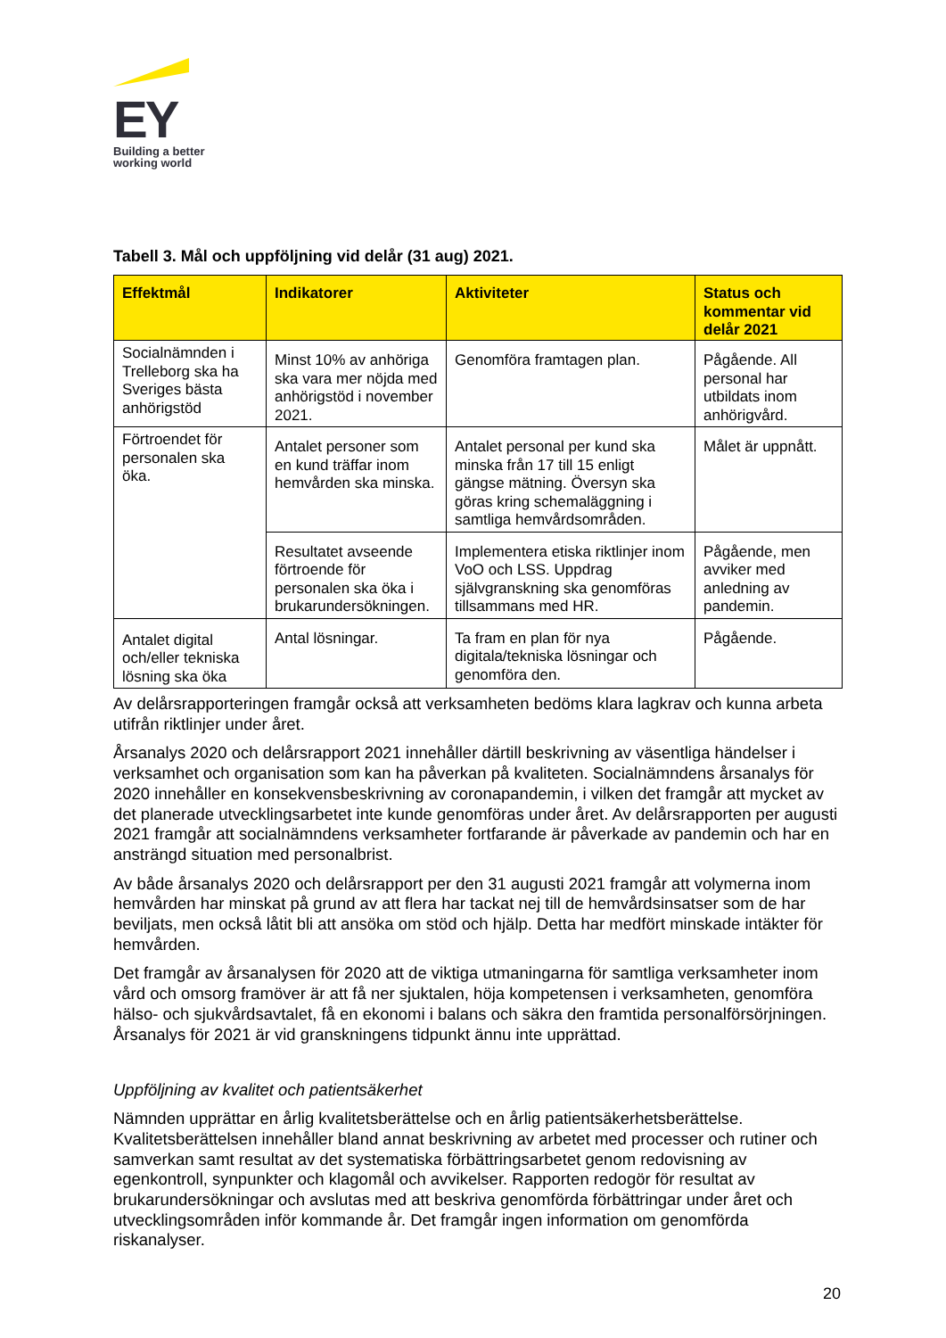EY
Building a better
working world
Tabell 3. Mål och uppföljning vid delår (31 aug) 2021.
| Effektmål | Indikatorer | Aktiviteter | Status och kommentar vid delår 2021 |
| --- | --- | --- | --- |
| Socialnämnden i Trelleborg ska ha Sveriges bästa anhörigstöd | Minst 10% av anhöriga ska vara mer nöjda med anhörigstöd i november 2021. | Genomföra framtagen plan. | Pågående. All personal har utbildats inom anhörigvård. |
| Förtroendet för personalen ska öka. | Antalet personer som en kund träffar inom hemvården ska minska. | Antalet personal per kund ska minska från 17 till 15 enligt gängse mätning. Översyn ska göras kring schemaläggning i samtliga hemvårdsområden. | Målet är uppnått. |
| | Resultatet avseende förtroende för personalen ska öka i brukarundersökningen. | Implementera etiska riktlinjer inom VoO och LSS. Uppdrag självgranskning ska genomföras tillsammans med HR. | Pågående, men avviker med anledning av pandemin. |
| Antalet digital och/eller tekniska lösning ska öka | Antal lösningar. | Ta fram en plan för nya digitala/tekniska lösningar och genomföra den. | Pågående. |
Av delårsrapporteringen framgår också att verksamheten bedöms klara lagkrav och kunna arbeta utifrån riktlinjer under året.
Årsanalys 2020 och delårsrapport 2021 innehåller därtill beskrivning av väsentliga händelser i verksamhet och organisation som kan ha påverkan på kvaliteten. Socialnämndens årsanalys för 2020 innehåller en konsekvensbeskrivning av coronapandemin, i vilken det framgår att mycket av det planerade utvecklingsarbetet inte kunde genomföras under året. Av delårsrapporten per augusti 2021 framgår att socialnämndens verksamheter fortfarande är påverkade av pandemin och har en ansträngd situation med personalbrist.
Av både årsanalys 2020 och delårsrapport per den 31 augusti 2021 framgår att volymerna inom hemvården har minskat på grund av att flera har tackat nej till de hemvårdsinsatser som de har beviljats, men också låtit bli att ansöka om stöd och hjälp. Detta har medfört minskade intäkter för hemvården.
Det framgår av årsanalysen för 2020 att de viktiga utmaningarna för samtliga verksamheter inom vård och omsorg framöver är att få ner sjuktalen, höja kompetensen i verksamheten, genomföra hälso- och sjukvårdsavtalet, få en ekonomi i balans och säkra den framtida personalförsörjningen. Årsanalys för 2021 är vid granskningens tidpunkt ännu inte upprättad.
Uppföljning av kvalitet och patientsäkerhet
Nämnden upprättar en årlig kvalitetsberättelse och en årlig patientsäkerhetsberättelse. Kvalitetsberättelsen innehåller bland annat beskrivning av arbetet med processer och rutiner och samverkan samt resultat av det systematiska förbättringsarbetet genom redovisning av egenkontroll, synpunkter och klagomål och avvikelser. Rapporten redogör för resultat av brukarundersökningar och avslutas med att beskriva genomförda förbättringar under året och utvecklingsområden inför kommande år. Det framgår ingen information om genomförda riskanalyser.
20